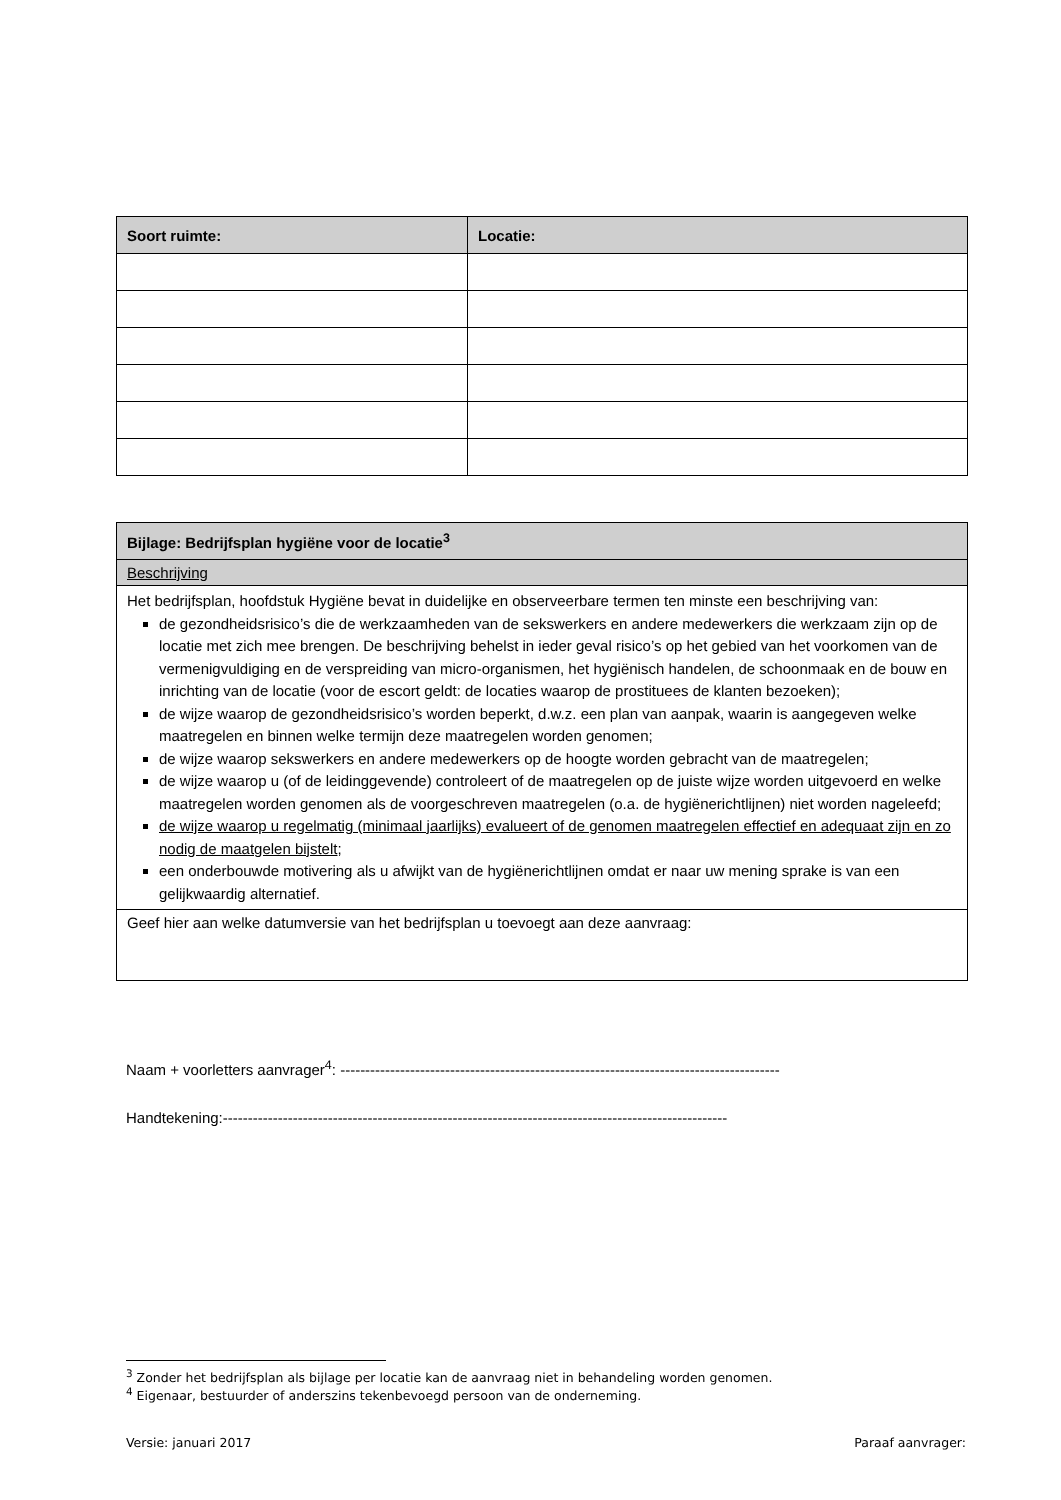| Soort ruimte: | Locatie: |
| --- | --- |
| Bijlage: Bedrijfsplan hygiëne voor de locatie<sup>3</sup> |
| --- |
| Beschrijving |
| Het bedrijfsplan, hoofdstuk Hygiëne bevat in duidelijke en observeerbare termen ten minste een beschrijving van: de gezondheidsrisico’s die de werkzaamheden van de sekswerkers en andere medewerkers die werkzaam zijn op de locatie met zich mee brengen. De beschrijving behelst in ieder geval risico’s op het gebied van het voorkomen van de vermenigvuldiging en de verspreiding van micro-organismen, het hygiënisch handelen, de schoonmaak en de bouw en inrichting van de locatie (voor de escort geldt: de locaties waarop de prostituees de klanten bezoeken); de wijze waarop de gezondheidsrisico’s worden beperkt, d.w.z. een plan van aanpak, waarin is aangegeven welke maatregelen en binnen welke termijn deze maatregelen worden genomen; de wijze waarop sekswerkers en andere medewerkers op de hoogte worden gebracht van de maatregelen; de wijze waarop u (of de leidinggevende) controleert of de maatregelen op de juiste wijze worden uitgevoerd en welke maatregelen worden genomen als de voorgeschreven maatregelen (o.a. de hygiënerichtlijnen) niet worden nageleefd; de wijze waarop u regelmatig (minimaal jaarlijks) evalueert of de genomen maatregelen effectief en adequaat zijn en zo nodig de maatgelen bijstelt ; een onderbouwde motivering als u afwijkt van de hygiënerichtlijnen omdat er naar uw mening sprake is van een gelijkwaardig alternatief. |
| Geef hier aan welke datumversie van het bedrijfsplan u toevoegt aan deze aanvraag: |
Naam + voorletters aanvrager<sup>4</sup>: ----------------------------------------------------------------------------------------
Handtekening:-----------------------------------------------------------------------------------------------------
<sup>3</sup> Zonder het bedrijfsplan als bijlage per locatie kan de aanvraag niet in behandeling worden genomen.
<sup>4</sup> Eigenaar, bestuurder of anderszins tekenbevoegd persoon van de onderneming.
Versie: januari 2017 Paraaf aanvrager: